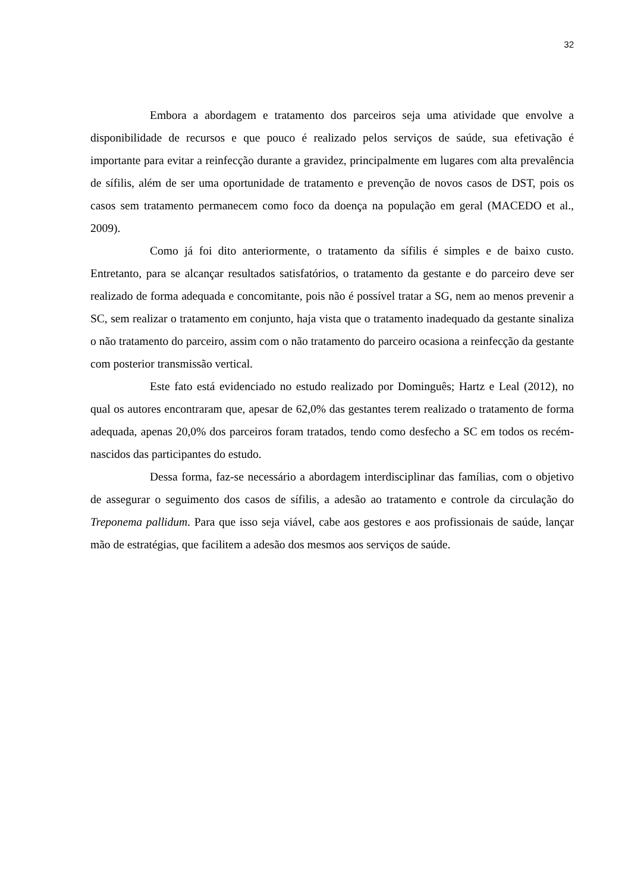32
Embora a abordagem e tratamento dos parceiros seja uma atividade que envolve a disponibilidade de recursos e que pouco é realizado pelos serviços de saúde, sua efetivação é importante para evitar a reinfecção durante a gravidez, principalmente em lugares com alta prevalência de sífilis, além de ser uma oportunidade de tratamento e prevenção de novos casos de DST, pois os casos sem tratamento permanecem como foco da doença na população em geral (MACEDO et al., 2009).
Como já foi dito anteriormente, o tratamento da sífilis é simples e de baixo custo. Entretanto, para se alcançar resultados satisfatórios, o tratamento da gestante e do parceiro deve ser realizado de forma adequada e concomitante, pois não é possível tratar a SG, nem ao menos prevenir a SC, sem realizar o tratamento em conjunto, haja vista que o tratamento inadequado da gestante sinaliza o não tratamento do parceiro, assim com o não tratamento do parceiro ocasiona a reinfecção da gestante com posterior transmissão vertical.
Este fato está evidenciado no estudo realizado por Dominguês; Hartz e Leal (2012), no qual os autores encontraram que, apesar de 62,0% das gestantes terem realizado o tratamento de forma adequada, apenas 20,0% dos parceiros foram tratados, tendo como desfecho a SC em todos os recém-nascidos das participantes do estudo.
Dessa forma, faz-se necessário a abordagem interdisciplinar das famílias, com o objetivo de assegurar o seguimento dos casos de sífilis, a adesão ao tratamento e controle da circulação do Treponema pallidum. Para que isso seja viável, cabe aos gestores e aos profissionais de saúde, lançar mão de estratégias, que facilitem a adesão dos mesmos aos serviços de saúde.